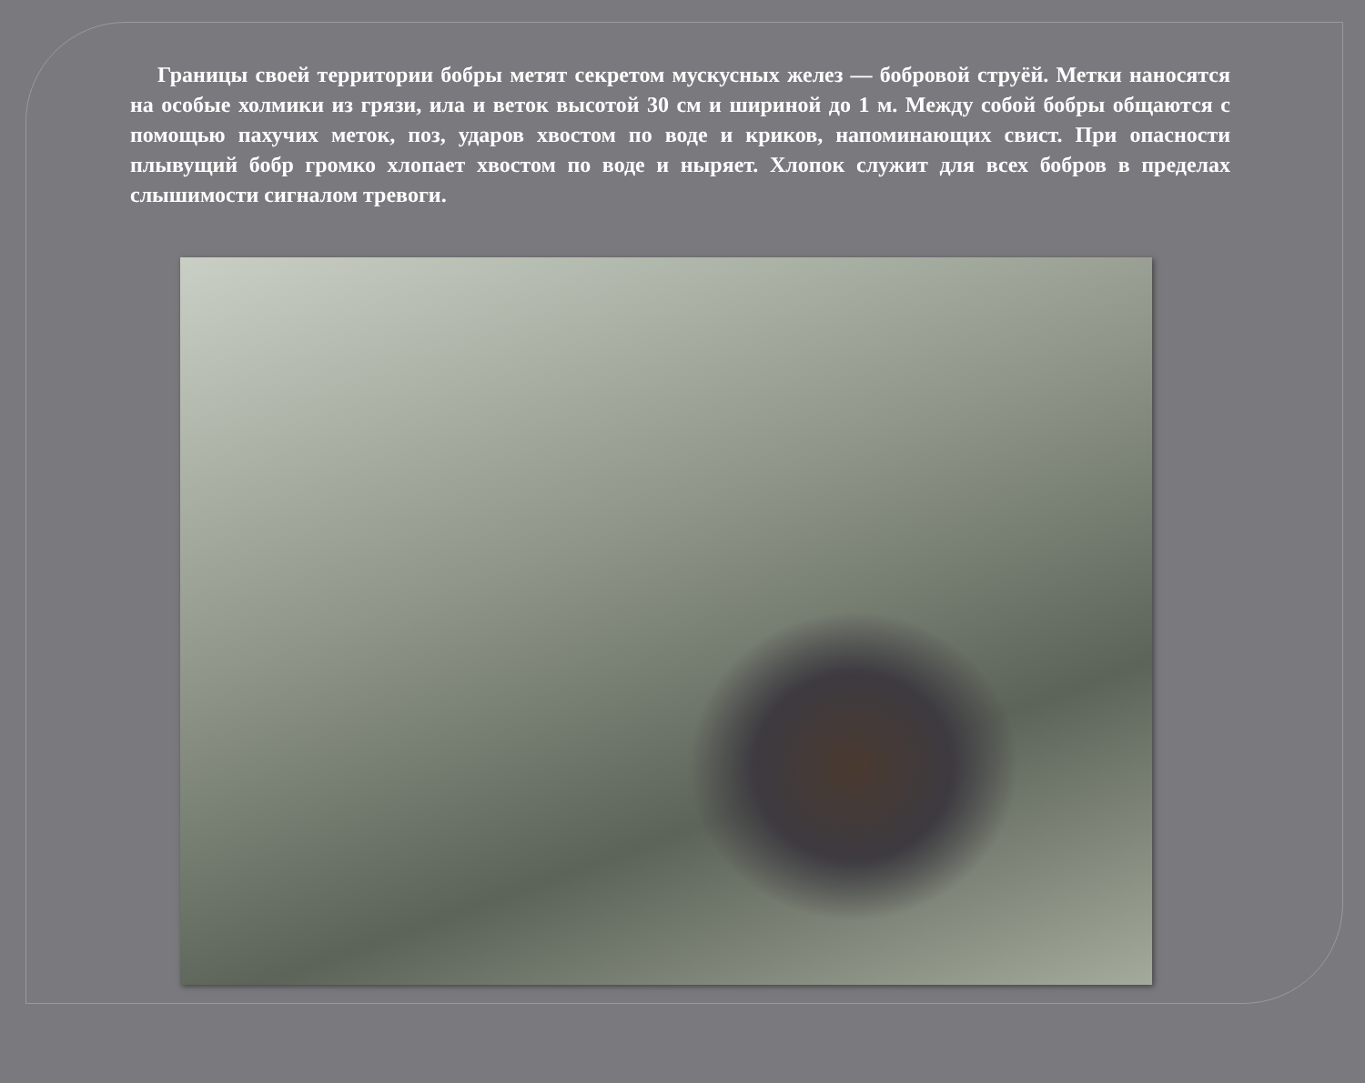Границы своей территории бобры метят секретом мускусных желез — бобровой струёй. Метки наносятся на особые холмики из грязи, ила и веток высотой 30 см и шириной до 1 м. Между собой бобры общаются с помощью пахучих меток, поз, ударов хвостом по воде и криков, напоминающих свист. При опасности плывущий бобр громко хлопает хвостом по воде и ныряет. Хлопок служит для всех бобров в пределах слышимости сигналом тревоги.